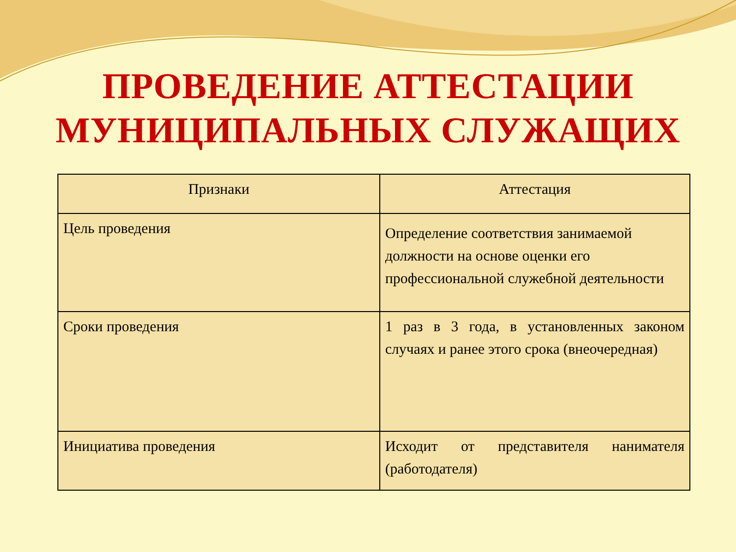ПРОВЕДЕНИЕ АТТЕСТАЦИИ
МУНИЦИПАЛЬНЫХ СЛУЖАЩИХ
| Признаки | Аттестация |
| --- | --- |
| Цель проведения | Определение соответствия занимаемой должности на основе оценки его профессиональной служебной деятельности |
| Сроки проведения | 1 раз в 3 года, в установленных законом случаях и ранее этого срока (внеочередная) |
| Инициатива проведения | Исходит от представителя нанимателя (работодателя) |